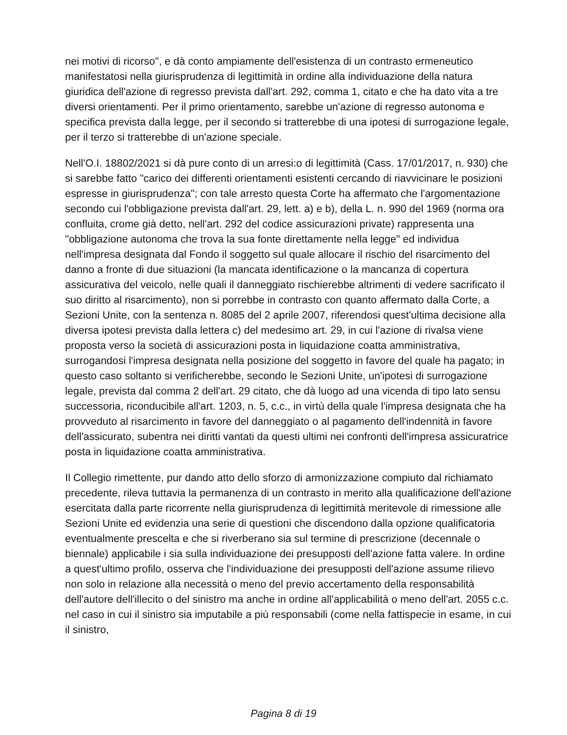nei motivi di ricorso", e dà conto ampiamente dell'esistenza di un contrasto ermeneutico manifestatosi nella giurisprudenza di legittimità in ordine alla individuazione della natura giuridica dell'azione di regresso prevista dall'art. 292, comma 1, citato e che ha dato vita a tre diversi orientamenti. Per il primo orientamento, sarebbe un'azione di regresso autonoma e specifica prevista dalla legge, per il secondo si tratterebbe di una ipotesi di surrogazione legale, per il terzo si tratterebbe di un'azione speciale.
Nell'O.I. 18802/2021 si dà pure conto di un arresi:o di legittimità (Cass. 17/01/2017, n. 930) che si sarebbe fatto "carico dei differenti orientamenti esistenti cercando di riavvicinare le posizioni espresse in giurisprudenza"; con tale arresto questa Corte ha affermato che l'argomentazione secondo cui l'obbligazione prevista dall'art. 29, lett. a) e b), della L. n. 990 del 1969 (norma ora confluita, crome già detto, nell'art. 292 del codice assicurazioni private) rappresenta una "obbligazione autonoma che trova la sua fonte direttamente nella legge" ed individua nell'impresa designata dal Fondo il soggetto sul quale allocare il rischio del risarcimento del danno a fronte di due situazioni (la mancata identificazione o la mancanza di copertura assicurativa del veicolo, nelle quali il danneggiato rischierebbe altrimenti di vedere sacrificato il suo diritto al risarcimento), non si porrebbe in contrasto con quanto affermato dalla Corte, a Sezioni Unite, con la sentenza n. 8085 del 2 aprile 2007, riferendosi quest'ultima decisione alla diversa ipotesi prevista dalla lettera c) del medesimo art. 29, in cui l'azione di rivalsa viene proposta verso la società di assicurazioni posta in liquidazione coatta amministrativa, surrogandosi l'impresa designata nella posizione del soggetto in favore del quale ha pagato; in questo caso soltanto si verificherebbe, secondo le Sezioni Unite, un'ipotesi di surrogazione legale, prevista dal comma 2 dell'art. 29 citato, che dà luogo ad una vicenda di tipo lato sensu successoria, riconducibile all'art. 1203, n. 5, c.c., in virtù della quale l'impresa designata che ha provveduto al risarcimento in favore del danneggiato o al pagamento dell'indennità in favore dell'assicurato, subentra nei diritti vantati da questi ultimi nei confronti dell'impresa assicuratrice posta in liquidazione coatta amministrativa.
Il Collegio rimettente, pur dando atto dello sforzo di armonizzazione compiuto dal richiamato precedente, rileva tuttavia la permanenza di un contrasto in merito alla qualificazione dell'azione esercitata dalla parte ricorrente nella giurisprudenza di legittimità meritevole di rimessione alle Sezioni Unite ed evidenzia una serie di questioni che discendono dalla opzione qualificatoria eventualmente prescelta e che si riverberano sia sul termine di prescrizione (decennale o biennale) applicabile i sia sulla individuazione dei presupposti dell'azione fatta valere. In ordine a quest'ultimo profilo, osserva che l'individuazione dei presupposti dell'azione assume rilievo non solo in relazione alla necessità o meno del previo accertamento della responsabilità dell'autore dell'illecito o del sinistro ma anche in ordine all'applicabilità o meno dell'art. 2055 c.c. nel caso in cui il sinistro sia imputabile a più responsabili (come nella fattispecie in esame, in cui il sinistro,
Pagina 8 di 19